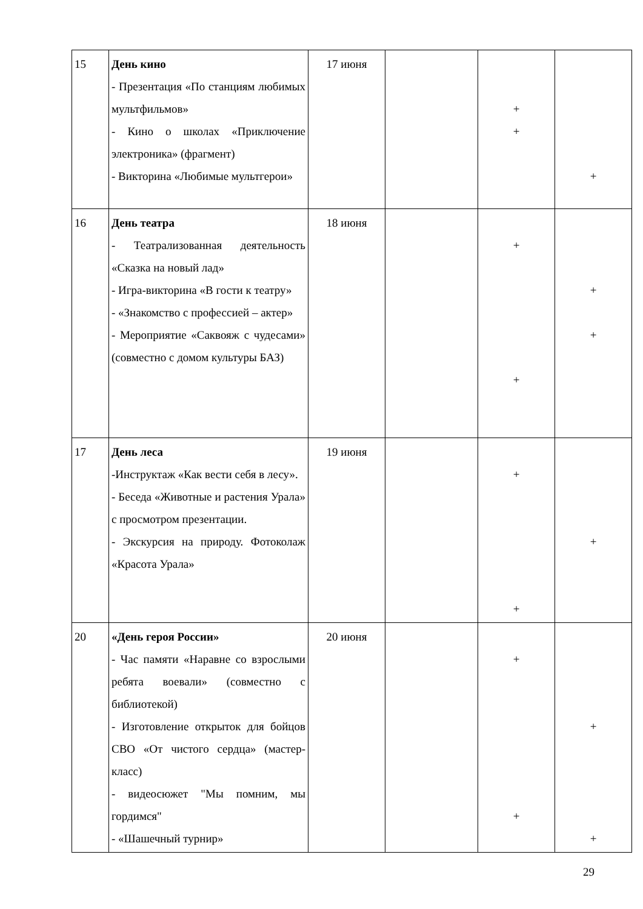| 15 | День кино - Презентация «По станциям любимых мультфильмов» - Кино о школах «Приключение электроника» (фрагмент) - Викторина «Любимые мультгерои» | 17 июня | | + + | + |
| 16 | День театра - Театрализованная деятельность «Сказка на новый лад» - Игра-викторина «В гости к театру» - «Знакомство с профессией – актер» - Мероприятие «Саквояж с чудесами» (совместно с домом культуры БАЗ) | 18 июня | | + + | + + |
| 17 | День леса -Инструктаж «Как вести себя в лесу». - Беседа «Животные и растения Урала» с просмотром презентации. - Экскурсия на природу. Фотоколаж «Красота Урала» | 19 июня | | + + | + |
| 20 | «День героя России» - Час памяти «Наравне со взрослыми ребята воевали» (совместно с библиотекой) - Изготовление открыток для бойцов СВО «От чистого сердца» (мастер-класс) - видеосюжет "Мы помним, мы гордимся" - «Шашечный турнир» | 20 июня | | + + | + + |
29